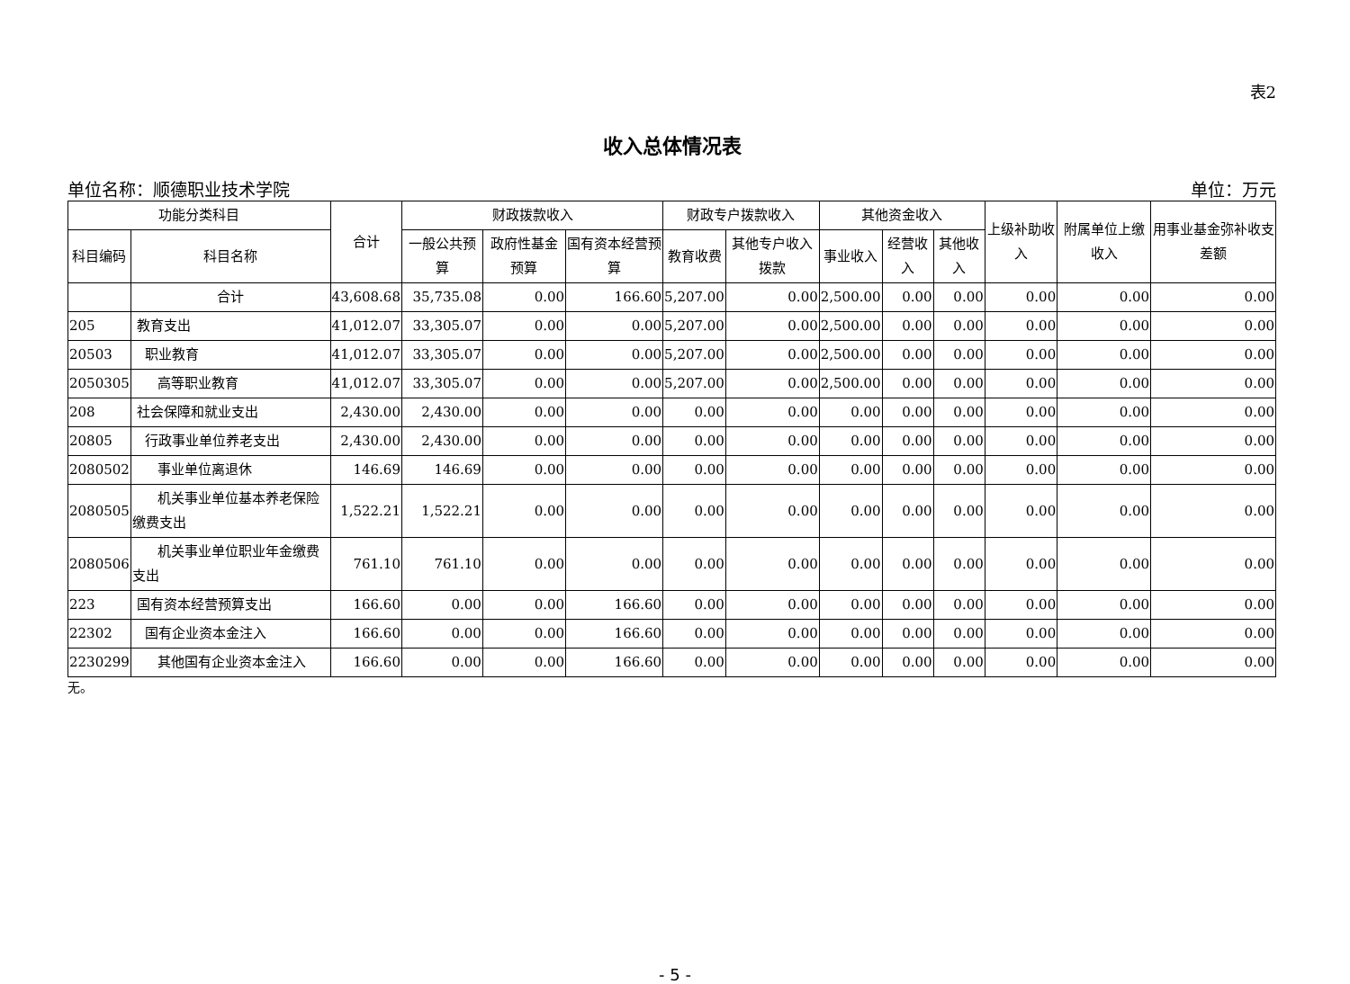表2
收入总体情况表
单位名称：顺德职业技术学院 单位：万元
| 功能分类科目 | | 合计 | 财政拨款收入 | | | 财政专户拨款收入 | | 其他资金收入 | | | 上级补助收入 | 附属单位上缴收入 | 用事业基金弥补收支差额 |
| --- | --- | --- | --- | --- | --- | --- | --- | --- | --- | --- | --- | --- | --- |
| 科目编码 | 科目名称 | | 一般公共预算 | 政府性基金预算 | 国有资本经营预算 | 教育收费 | 其他专户收入拨款 | 事业收入 | 经营收入 | 其他收入 | | | |
| | 合计 | 43,608.68 | 35,735.08 | 0.00 | 166.60 | 5,207.00 | 0.00 | 2,500.00 | 0.00 | 0.00 | 0.00 | 0.00 | 0.00 |
| 205 | 教育支出 | 41,012.07 | 33,305.07 | 0.00 | 0.00 | 5,207.00 | 0.00 | 2,500.00 | 0.00 | 0.00 | 0.00 | 0.00 | 0.00 |
| 20503 | 职业教育 | 41,012.07 | 33,305.07 | 0.00 | 0.00 | 5,207.00 | 0.00 | 2,500.00 | 0.00 | 0.00 | 0.00 | 0.00 | 0.00 |
| 2050305 | 高等职业教育 | 41,012.07 | 33,305.07 | 0.00 | 0.00 | 5,207.00 | 0.00 | 2,500.00 | 0.00 | 0.00 | 0.00 | 0.00 | 0.00 |
| 208 | 社会保障和就业支出 | 2,430.00 | 2,430.00 | 0.00 | 0.00 | 0.00 | 0.00 | 0.00 | 0.00 | 0.00 | 0.00 | 0.00 | 0.00 |
| 20805 | 行政事业单位养老支出 | 2,430.00 | 2,430.00 | 0.00 | 0.00 | 0.00 | 0.00 | 0.00 | 0.00 | 0.00 | 0.00 | 0.00 | 0.00 |
| 2080502 | 事业单位离退休 | 146.69 | 146.69 | 0.00 | 0.00 | 0.00 | 0.00 | 0.00 | 0.00 | 0.00 | 0.00 | 0.00 | 0.00 |
| 2080505 | 机关事业单位基本养老保险缴费支出 | 1,522.21 | 1,522.21 | 0.00 | 0.00 | 0.00 | 0.00 | 0.00 | 0.00 | 0.00 | 0.00 | 0.00 | 0.00 |
| 2080506 | 机关事业单位职业年金缴费支出 | 761.10 | 761.10 | 0.00 | 0.00 | 0.00 | 0.00 | 0.00 | 0.00 | 0.00 | 0.00 | 0.00 | 0.00 |
| 223 | 国有资本经营预算支出 | 166.60 | 0.00 | 0.00 | 166.60 | 0.00 | 0.00 | 0.00 | 0.00 | 0.00 | 0.00 | 0.00 | 0.00 |
| 22302 | 国有企业资本金注入 | 166.60 | 0.00 | 0.00 | 166.60 | 0.00 | 0.00 | 0.00 | 0.00 | 0.00 | 0.00 | 0.00 | 0.00 |
| 2230299 | 其他国有企业资本金注入 | 166.60 | 0.00 | 0.00 | 166.60 | 0.00 | 0.00 | 0.00 | 0.00 | 0.00 | 0.00 | 0.00 | 0.00 |
无。
- 5 -